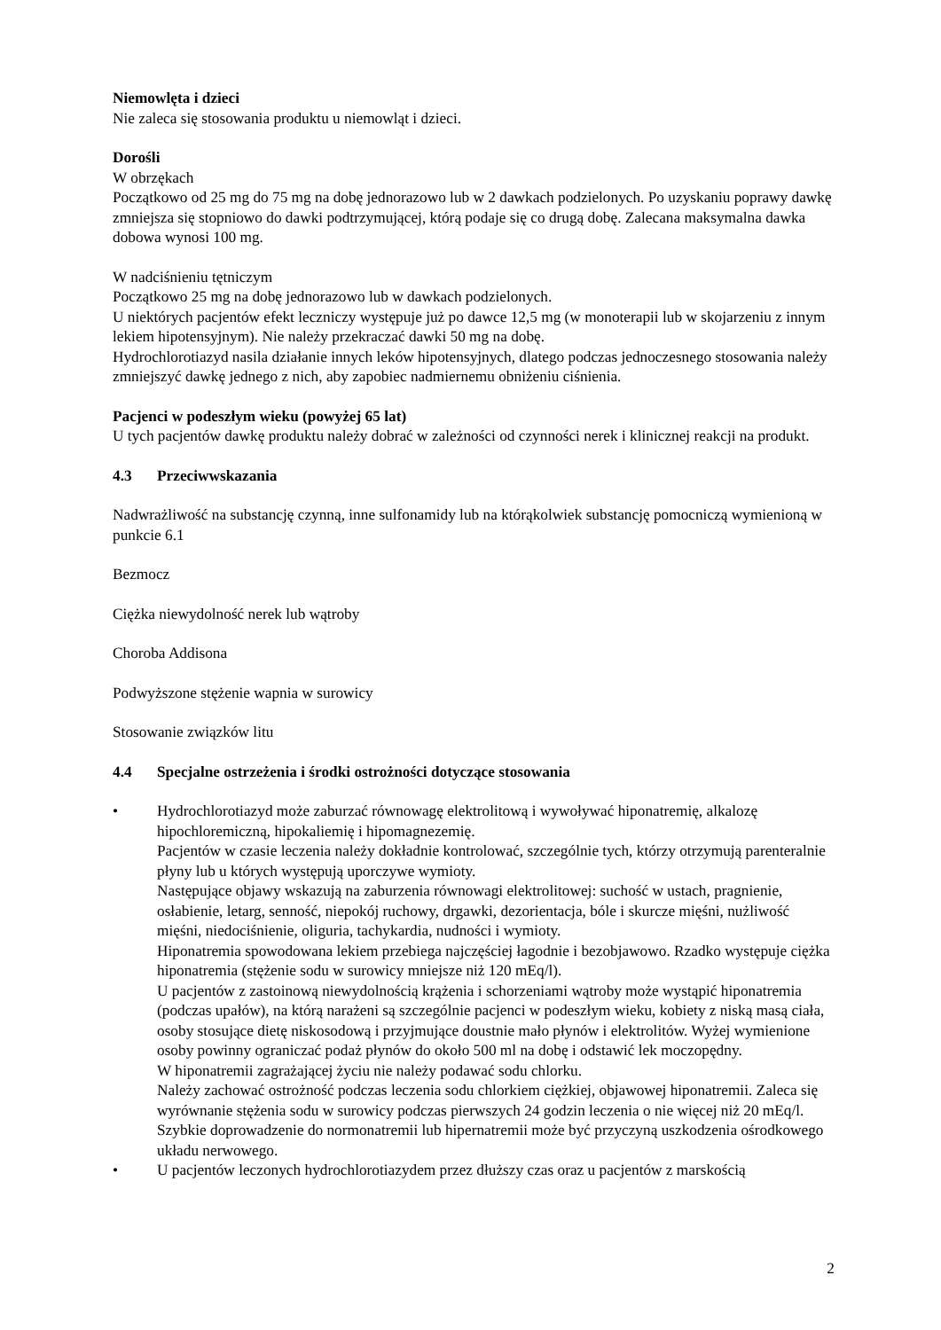Niemowlęta i dzieci
Nie zaleca się stosowania produktu u niemowląt i dzieci.
Dorośli
W obrzękach
Początkowo od 25 mg do 75 mg na dobę jednorazowo lub w 2 dawkach podzielonych. Po uzyskaniu poprawy dawkę zmniejsza się stopniowo do dawki podtrzymującej, którą podaje się co drugą dobę. Zalecana maksymalna dawka dobowa wynosi 100 mg.
W nadciśnieniu tętniczym
Początkowo 25 mg na dobę jednorazowo lub w dawkach podzielonych.
U niektórych pacjentów efekt leczniczy występuje już po dawce 12,5 mg (w monoterapii lub w skojarzeniu z innym lekiem hipotensyjnym). Nie należy przekraczać dawki 50 mg na dobę.
Hydrochlorotiazyd nasila działanie innych leków hipotensyjnych, dlatego podczas jednoczesnego stosowania należy zmniejszyć dawkę jednego z nich, aby zapobiec nadmiernemu obniżeniu ciśnienia.
Pacjenci w podeszłym wieku (powyżej 65 lat)
U tych pacjentów dawkę produktu należy dobrać w zależności od czynności nerek i klinicznej reakcji na produkt.
4.3 Przeciwwskazania
Nadwrażliwość na substancję czynną, inne sulfonamidy lub na którąkolwiek substancję pomocniczą wymienioną w punkcie 6.1
Bezmocz
Ciężka niewydolność nerek lub wątroby
Choroba Addisona
Podwyższone stężenie wapnia w surowicy
Stosowanie związków litu
4.4 Specjalne ostrzeżenia i środki ostrożności dotyczące stosowania
• Hydrochlorotiazyd może zaburzać równowagę elektrolitową i wywoływać hiponatremię, alkalozę hipochloremiczną, hipokaliemię i hipomagnezemię.
Pacjentów w czasie leczenia należy dokładnie kontrolować, szczególnie tych, którzy otrzymują parenteralnie płyny lub u których występują uporczywe wymioty.
Następujące objawy wskazują na zaburzenia równowagi elektrolitowej: suchość w ustach, pragnienie, osłabienie, letarg, senność, niepokój ruchowy, drgawki, dezorientacja, bóle i skurcze mięśni, nużliwość mięśni, niedociśnienie, oliguria, tachykardia, nudności i wymioty.
Hiponatremia spowodowana lekiem przebiega najczęściej łagodnie i bezobjawowo. Rzadko występuje ciężka hiponatremia (stężenie sodu w surowicy mniejsze niż 120 mEq/l).
U pacjentów z zastoinową niewydolnością krążenia i schorzeniami wątroby może wystąpić hiponatremia (podczas upałów), na którą narażeni są szczególnie pacjenci w podeszłym wieku, kobiety z niską masą ciała, osoby stosujące dietę niskosodową i przyjmujące doustnie mało płynów i elektrolitów. Wyżej wymienione osoby powinny ograniczać podaż płynów do około 500 ml na dobę i odstawić lek moczopędny.
W hiponatremii zagrażającej życiu nie należy podawać sodu chlorku.
Należy zachować ostrożność podczas leczenia sodu chlorkiem ciężkiej, objawowej hiponatremii. Zaleca się wyrównanie stężenia sodu w surowicy podczas pierwszych 24 godzin leczenia o nie więcej niż 20 mEq/l. Szybkie doprowadzenie do normonatremii lub hipernatremii może być przyczyną uszkodzenia ośrodkowego układu nerwowego.
• U pacjentów leczonych hydrochlorotiazydem przez dłuższy czas oraz u pacjentów z marskością
2